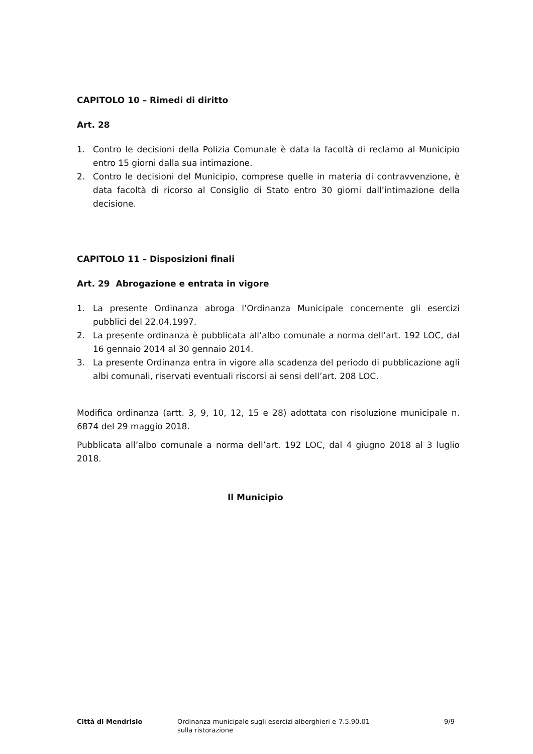CAPITOLO 10 – Rimedi di diritto
Art. 28
1. Contro le decisioni della Polizia Comunale è data la facoltà di reclamo al Municipio entro 15 giorni dalla sua intimazione.
2. Contro le decisioni del Municipio, comprese quelle in materia di contravvenzione, è data facoltà di ricorso al Consiglio di Stato entro 30 giorni dall’intimazione della decisione.
CAPITOLO 11 – Disposizioni finali
Art. 29 Abrogazione e entrata in vigore
1. La presente Ordinanza abroga l’Ordinanza Municipale concernente gli esercizi pubblici del 22.04.1997.
2. La presente ordinanza è pubblicata all’albo comunale a norma dell’art. 192 LOC, dal 16 gennaio 2014 al 30 gennaio 2014.
3. La presente Ordinanza entra in vigore alla scadenza del periodo di pubblicazione agli albi comunali, riservati eventuali riscorsi ai sensi dell’art. 208 LOC.
Modifica ordinanza (artt. 3, 9, 10, 12, 15 e 28) adottata con risoluzione municipale n. 6874 del 29 maggio 2018.
Pubblicata all’albo comunale a norma dell’art. 192 LOC, dal 4 giugno 2018 al 3 luglio 2018.
Il Municipio
Città di Mendrisio Ordinanza municipale sugli esercizi alberghieri e sulla ristorazione
7.5.90.01 9/9